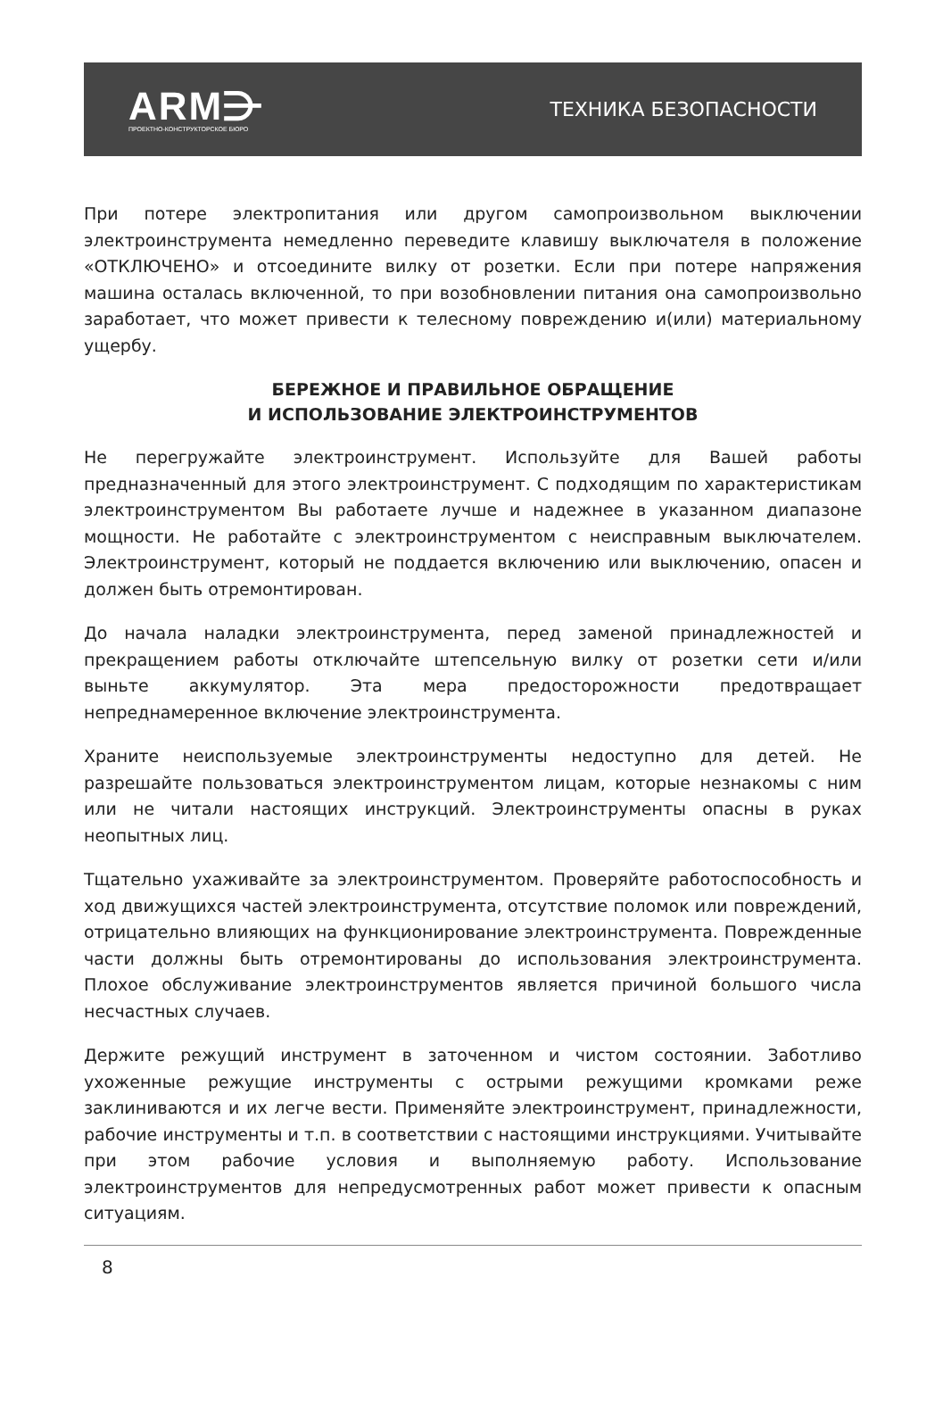ARM⋺
ПРОЕКТНО-КОНСТРУКТОРСКОЕ БЮРО
ТЕХНИКА БЕЗОПАСНОСТИ
При потере электропитания или другом самопроизвольном выключении электроинструмента немедленно переведите клавишу выключателя в положение «ОТКЛЮЧЕНО» и отсоедините вилку от розетки. Если при потере напряжения машина осталась включенной, то при возобновлении питания она самопроизвольно заработает, что может привести к телесному повреждению и(или) материальному ущербу.
БЕРЕЖНОЕ И ПРАВИЛЬНОЕ ОБРАЩЕНИЕ
И ИСПОЛЬЗОВАНИЕ ЭЛЕКТРОИНСТРУМЕНТОВ
Не перегружайте электроинструмент. Используйте для Вашей работы предназначенный для этого электроинструмент. С подходящим по характеристикам электроинструментом Вы работаете лучше и надежнее в указанном диапазоне мощности. Не работайте с электроинструментом с неисправным выключателем. Электроинструмент, который не поддается включению или выключению, опасен и должен быть отремонтирован.
До начала наладки электроинструмента, перед заменой принадлежностей и прекращением работы отключайте штепсельную вилку от розетки сети и/или выньте аккумулятор. Эта мера предосторожности предотвращает непреднамеренное включение электроинструмента.
Храните неиспользуемые электроинструменты недоступно для детей. Не разрешайте пользоваться электроинструментом лицам, которые незнакомы с ним или не читали настоящих инструкций. Электроинструменты опасны в руках неопытных лиц.
Тщательно ухаживайте за электроинструментом. Проверяйте работоспособность и ход движущихся частей электроинструмента, отсутствие поломок или повреждений, отрицательно влияющих на функционирование электроинструмента. Поврежденные части должны быть отремонтированы до использования электроинструмента. Плохое обслуживание электроинструментов является причиной большого числа несчастных случаев.
Держите режущий инструмент в заточенном и чистом состоянии. Заботливо ухоженные режущие инструменты с острыми режущими кромками реже заклиниваются и их легче вести. Применяйте электроинструмент, принадлежности, рабочие инструменты и т.п. в соответствии с настоящими инструкциями. Учитывайте при этом рабочие условия и выполняемую работу. Использование электроинструментов для непредусмотренных работ может привести к опасным ситуациям.
8